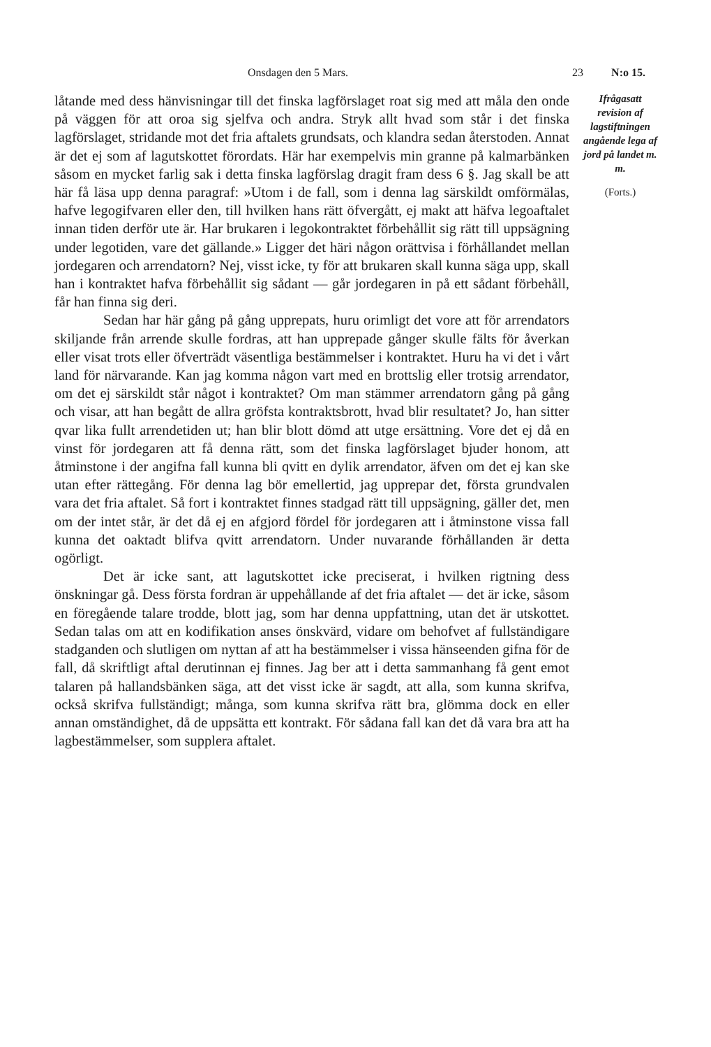Onsdagen den 5 Mars. 23 N:o 15.
låtande med dess hänvisningar till det finska lagförslaget roat sig med att måla den onde på väggen för att oroa sig sjelfva och andra. Stryk allt hvad som står i det finska lagförslaget, stridande mot det fria aftalets grundsats, och klandra sedan återstoden. Annat är det ej som af lagutskottet förordats. Här har exempelvis min granne på kalmarbänken såsom en mycket farlig sak i detta finska lagförslag dragit fram dess 6 §. Jag skall be att här få läsa upp denna paragraf: »Utom i de fall, som i denna lag särskildt omförmälas, hafve legogifvaren eller den, till hvilken hans rätt öfvergått, ej makt att häfva legoaftalet innan tiden derför ute är. Har brukaren i legokontraktet förbehållit sig rätt till uppsägning under legotiden, vare det gällande.» Ligger det häri någon orättvisa i förhållandet mellan jordegaren och arrendatorn? Nej, visst icke, ty för att brukaren skall kunna säga upp, skall han i kontraktet hafva förbehållit sig sådant — går jordegaren in på ett sådant förbehåll, får han finna sig deri.
Sedan har här gång på gång upprepats, huru orimligt det vore att för arrendators skiljande från arrende skulle fordras, att han upprepade gånger skulle fälts för åverkan eller visat trots eller öfverträdt väsentliga bestämmelser i kontraktet. Huru ha vi det i vårt land för närvarande. Kan jag komma någon vart med en brottslig eller trotsig arrendator, om det ej särskildt står något i kontraktet? Om man stämmer arrendatorn gång på gång och visar, att han begått de allra gröfsta kontraktsbrott, hvad blir resultatet? Jo, han sitter qvar lika fullt arrendetiden ut; han blir blott dömd att utge ersättning. Vore det ej då en vinst för jordegaren att få denna rätt, som det finska lagförslaget bjuder honom, att åtminstone i der angifna fall kunna bli qvitt en dylik arrendator, äfven om det ej kan ske utan efter rättegång. För denna lag bör emellertid, jag upprepar det, första grundvalen vara det fria aftalet. Så fort i kontraktet finnes stadgad rätt till uppsägning, gäller det, men om der intet står, är det då ej en afgjord fördel för jordegaren att i åtminstone vissa fall kunna det oaktadt blifva qvitt arrendatorn. Under nuvarande förhållanden är detta ogörligt.
Det är icke sant, att lagutskottet icke preciserat, i hvilken rigtning dess önskningar gå. Dess första fordran är uppehållande af det fria aftalet — det är icke, såsom en föregående talare trodde, blott jag, som har denna uppfattning, utan det är utskottet. Sedan talas om att en kodifikation anses önskvärd, vidare om behofvet af fullständigare stadganden och slutligen om nyttan af att ha bestämmelser i vissa hänseenden gifna för de fall, då skriftligt aftal derutinnan ej finnes. Jag ber att i detta sammanhang få gent emot talaren på hallandsbänken säga, att det visst icke är sagdt, att alla, som kunna skrifva, också skrifva fullständigt; många, som kunna skrifva rätt bra, glömma dock en eller annan omständighet, då de uppsätta ett kontrakt. För sådana fall kan det då vara bra att ha lagbestämmelser, som supplera aftalet.
Ifrågasatt revision af lagstiftningen angående lega af jord på landet m. m.
(Forts.)